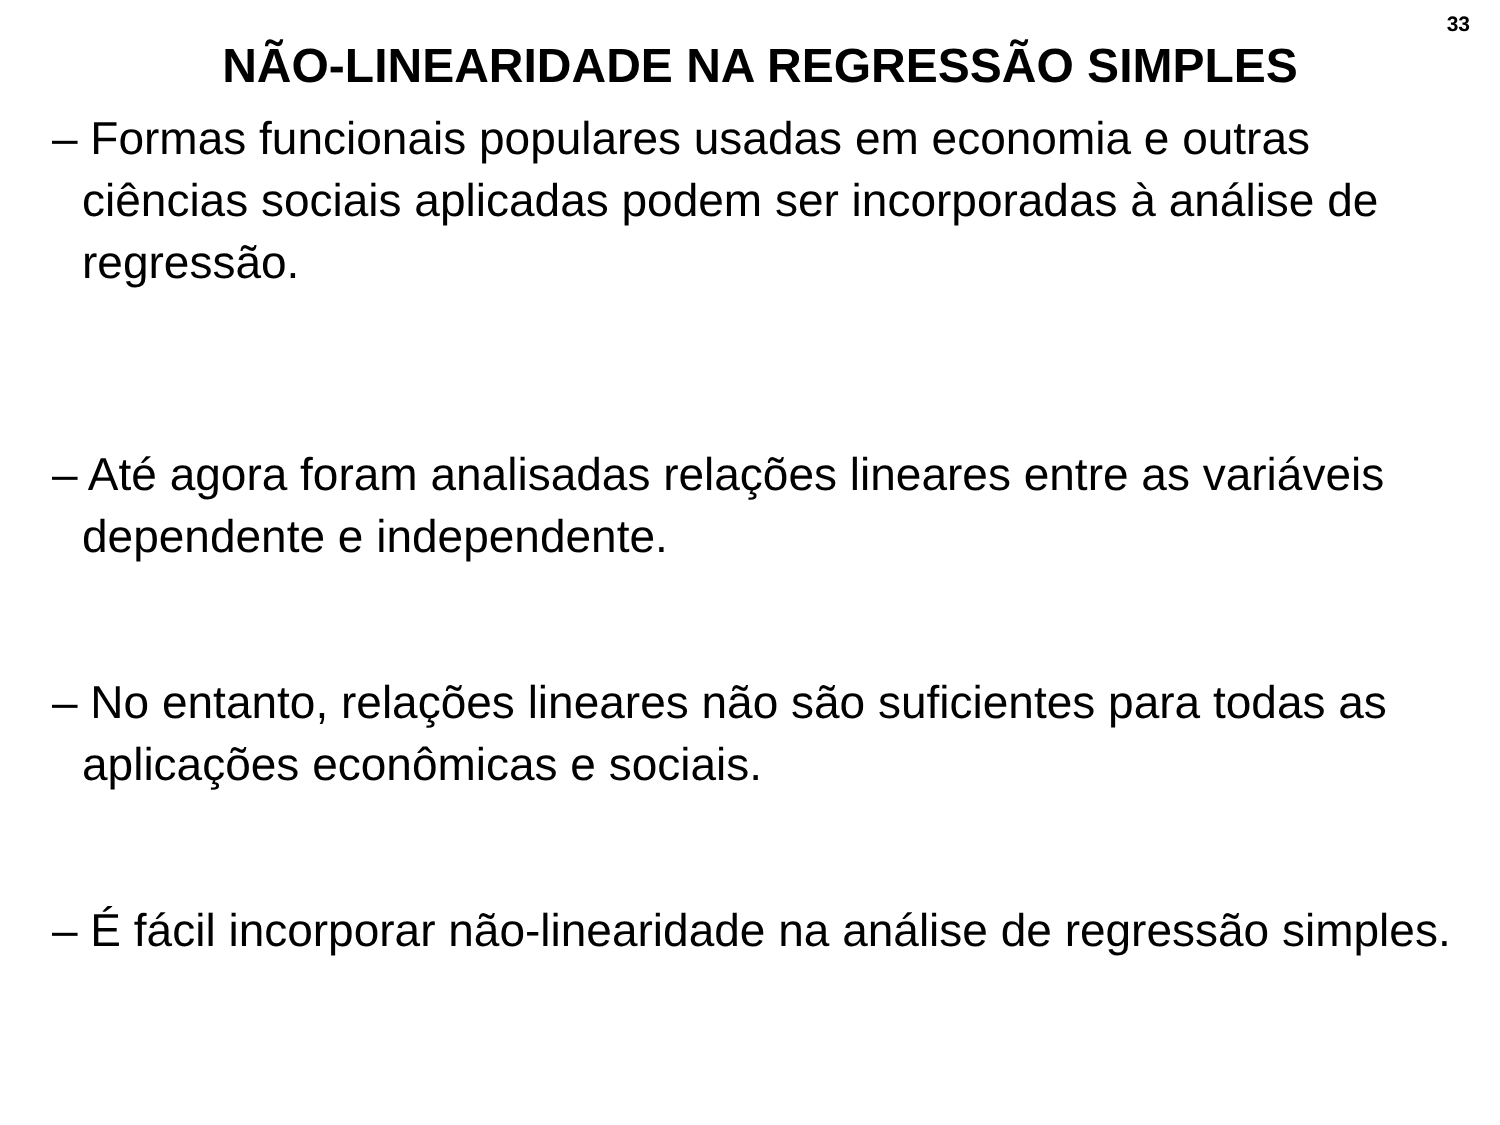33
NÃO-LINEARIDADE NA REGRESSÃO SIMPLES
– Formas funcionais populares usadas em economia e outras ciências sociais aplicadas podem ser incorporadas à análise de regressão.
– Até agora foram analisadas relações lineares entre as variáveis dependente e independente.
– No entanto, relações lineares não são suficientes para todas as aplicações econômicas e sociais.
– É fácil incorporar não-linearidade na análise de regressão simples.